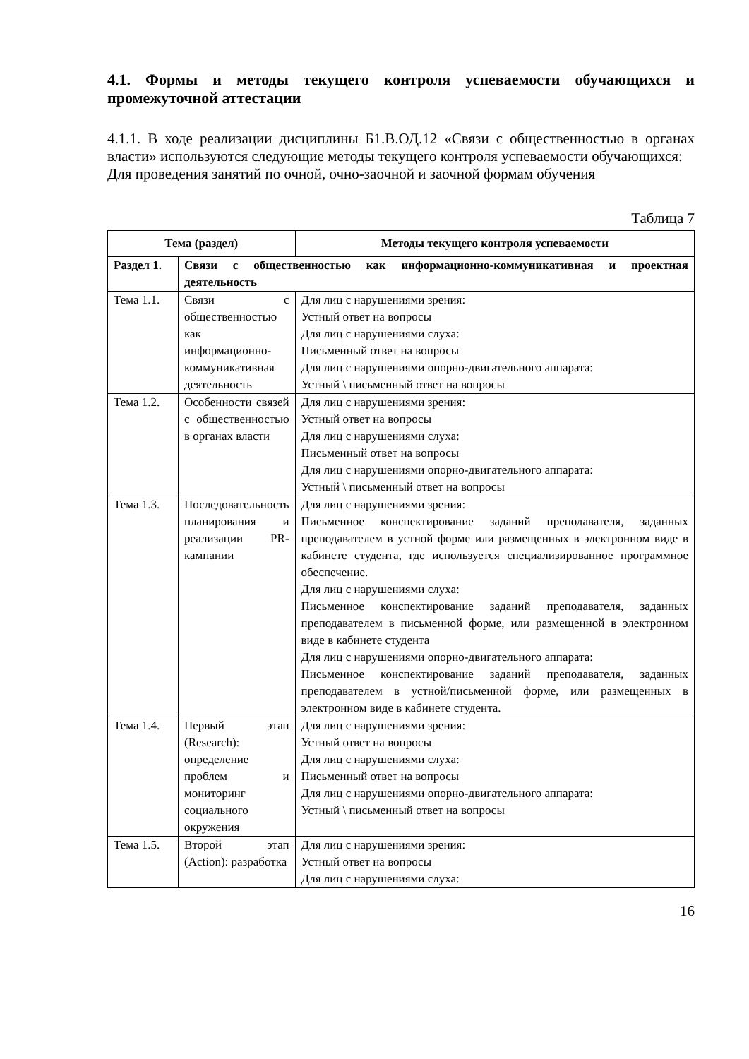4.1. Формы и методы текущего контроля успеваемости обучающихся и промежуточной аттестации
4.1.1. В ходе реализации дисциплины Б1.В.ОД.12 «Связи с общественностью в органах власти» используются следующие методы текущего контроля успеваемости обучающихся:
Для проведения занятий по очной, очно-заочной и заочной формам обучения
Таблица 7
| Тема (раздел) | | Методы текущего контроля успеваемости |
| --- | --- | --- |
| Раздел 1. | Связи с общественностью как информационно-коммуникативная и проектная деятельность | |
| Тема 1.1. | Связи с общественностью как информационно-коммуникативная деятельность | Для лиц с нарушениями зрения: Устный ответ на вопросы Для лиц с нарушениями слуха: Письменный ответ на вопросы Для лиц с нарушениями опорно-двигательного аппарата: Устный \ письменный ответ на вопросы |
| Тема 1.2. | Особенности связей с общественностью в органах власти | Для лиц с нарушениями зрения: Устный ответ на вопросы Для лиц с нарушениями слуха: Письменный ответ на вопросы Для лиц с нарушениями опорно-двигательного аппарата: Устный \ письменный ответ на вопросы |
| Тема 1.3. | Последовательность планирования и реализации PR-кампании | Для лиц с нарушениями зрения: Письменное конспектирование заданий преподавателя, заданных преподавателем в устной форме или размещенных в электронном виде в кабинете студента, где используется специализированное программное обеспечение. Для лиц с нарушениями слуха: Письменное конспектирование заданий преподавателя, заданных преподавателем в письменной форме, или размещенной в электронном виде в кабинете студента Для лиц с нарушениями опорно-двигательного аппарата: Письменное конспектирование заданий преподавателя, заданных преподавателем в устной/письменной форме, или размещенных в электронном виде в кабинете студента. |
| Тема 1.4. | Первый этап (Research): определение проблем и мониторинг социального окружения | Для лиц с нарушениями зрения: Устный ответ на вопросы Для лиц с нарушениями слуха: Письменный ответ на вопросы Для лиц с нарушениями опорно-двигательного аппарата: Устный \ письменный ответ на вопросы |
| Тема 1.5. | Второй этап (Action): разработка | Для лиц с нарушениями зрения: Устный ответ на вопросы Для лиц с нарушениями слуха: |
16